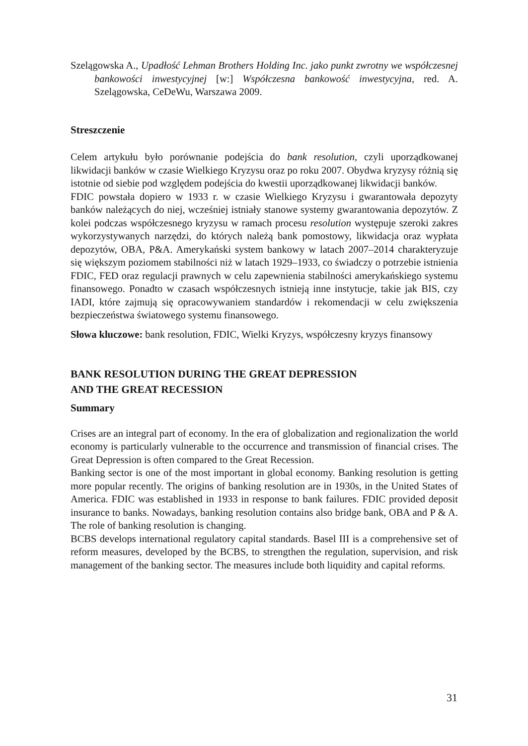Szelągowska A., Upadłość Lehman Brothers Holding Inc. jako punkt zwrotny we współczesnej bankowości inwestycyjnej [w:] Współczesna bankowość inwestycyjna, red. A. Szelągowska, CeDeWu, Warszawa 2009.
Streszczenie
Celem artykułu było porównanie podejścia do bank resolution, czyli uporządkowanej likwidacji banków w czasie Wielkiego Kryzysu oraz po roku 2007. Obydwa kryzysy różnią się istotnie od siebie pod względem podejścia do kwestii uporządkowanej likwidacji banków.
FDIC powstała dopiero w 1933 r. w czasie Wielkiego Kryzysu i gwarantowała depozyty banków należących do niej, wcześniej istniały stanowe systemy gwarantowania depozytów. Z kolei podczas współczesnego kryzysu w ramach procesu resolution występuje szeroki zakres wykorzystywanych narzędzi, do których należą bank pomostowy, likwidacja oraz wypłata depozytów, OBA, P&A. Amerykański system bankowy w latach 2007–2014 charakteryzuje się większym poziomem stabilności niż w latach 1929–1933, co świadczy o potrzebie istnienia FDIC, FED oraz regulacji prawnych w celu zapewnienia stabilności amerykańskiego systemu finansowego. Ponadto w czasach współczesnych istnieją inne instytucje, takie jak BIS, czy IADI, które zajmują się opracowywaniem standardów i rekomendacji w celu zwiększenia bezpieczeństwa światowego systemu finansowego.
Słowa kluczowe: bank resolution, FDIC, Wielki Kryzys, współczesny kryzys finansowy
BANK RESOLUTION DURING THE GREAT DEPRESSION
AND THE GREAT RECESSION
Summary
Crises are an integral part of economy. In the era of globalization and regionalization the world economy is particularly vulnerable to the occurrence and transmission of financial crises. The Great Depression is often compared to the Great Recession.
Banking sector is one of the most important in global economy. Banking resolution is getting more popular recently. The origins of banking resolution are in 1930s, in the United States of America. FDIC was established in 1933 in response to bank failures. FDIC provided deposit insurance to banks. Nowadays, banking resolution contains also bridge bank, OBA and P & A. The role of banking resolution is changing.
BCBS develops international regulatory capital standards. Basel III is a comprehensive set of reform measures, developed by the BCBS, to strengthen the regulation, supervision, and risk management of the banking sector. The measures include both liquidity and capital reforms.
31